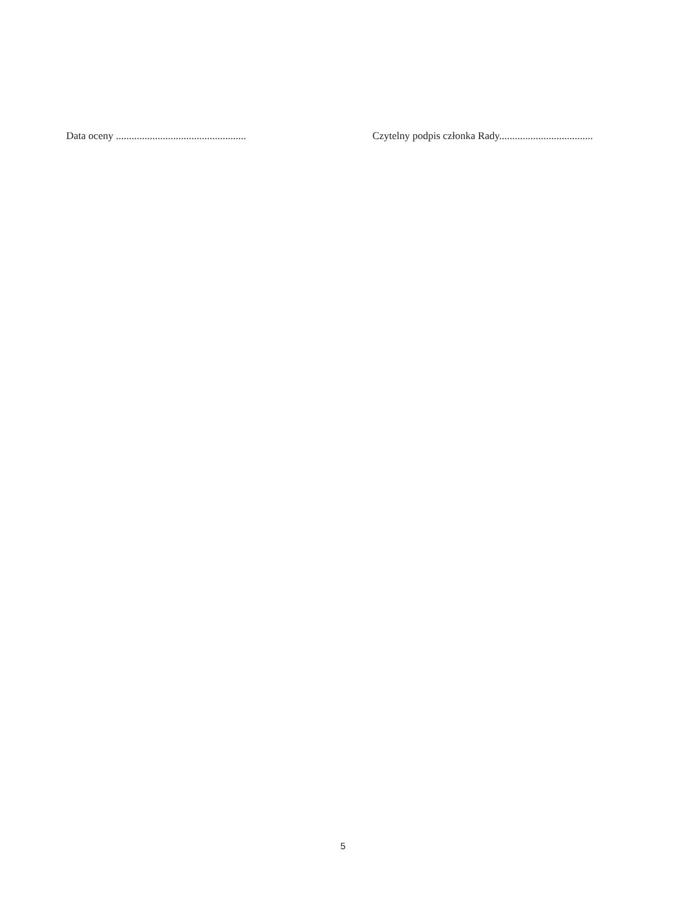Data oceny .................................................. Czytelny podpis członka Rady....................................
5